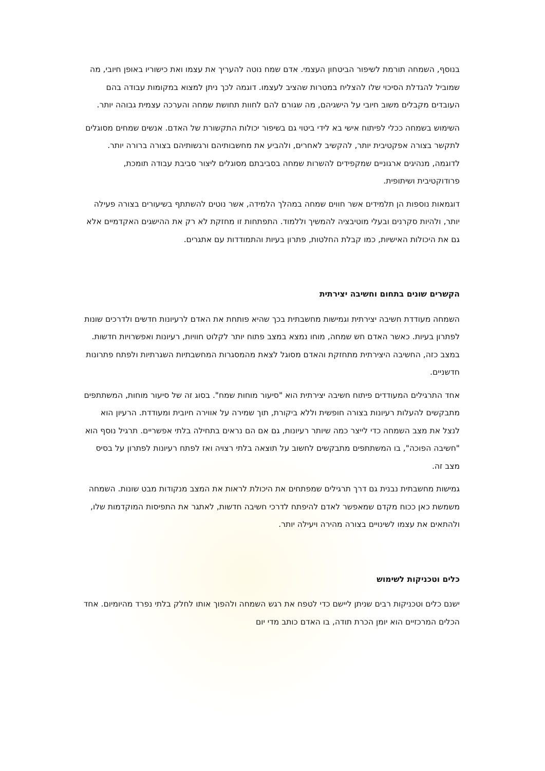בנוסף, השמחה תורמת לשיפור הביטחון העצמי. אדם שמח נוטה להעריך את עצמו ואת כישוריו באופן חיובי, מה שמוביל להגדלת הסיכוי שלו להצליח במטרות שהציב לעצמו. דוגמה לכך ניתן למצוא במקומות עבודה בהם העובדים מקבלים משוב חיובי על הישגיהם, מה שגורם להם לחוות תחושת שמחה והערכה עצמית גבוהה יותר.
השימוש בשמחה ככלי לפיתוח אישי בא לידי ביטוי גם בשיפור יכולות התקשורת של האדם. אנשים שמחים מסוגלים לתקשר בצורה אפקטיבית יותר, להקשיב לאחרים, ולהביע את מחשבותיהם ורגשותיהם בצורה ברורה יותר. לדוגמה, מנהיגים ארגוניים שמקפידים להשרות שמחה בסביבתם מסוגלים ליצור סביבת עבודה תומכת, פרודוקטיבית ושיתופית.
דוגמאות נוספות הן תלמידים אשר חווים שמחה במהלך הלמידה, אשר נוטים להשתתף בשיעורים בצורה פעילה יותר, ולהיות סקרנים ובעלי מוטיבציה להמשיך וללמוד. התפתחות זו מחזקת לא רק את ההישגים האקדמיים אלא גם את היכולות האישיות, כמו קבלת החלטות, פתרון בעיות והתמודדות עם אתגרים.
הקשרים שונים בתחום וחשיבה יצירתית
השמחה מעודדת חשיבה יצירתית וגמישות מחשבתית בכך שהיא פותחת את האדם לרעיונות חדשים ולדרכים שונות לפתרון בעיות. כאשר האדם חש שמחה, מוחו נמצא במצב פתוח יותר לקלוט חוויות, רעיונות ואפשרויות חדשות. במצב כזה, החשיבה היצירתית מתחזקת והאדם מסוגל לצאת מהמסגרות המחשבתיות השגרתיות ולפתח פתרונות חדשניים.
אחד התרגילים המעודדים פיתוח חשיבה יצירתית הוא "סיעור מוחות שמח". בסוג זה של סיעור מוחות, המשתתפים מתבקשים להעלות רעיונות בצורה חופשית וללא ביקורת, תוך שמירה על אווירה חיובית ומעודדת. הרעיון הוא לנצל את מצב השמחה כדי לייצר כמה שיותר רעיונות, גם אם הם נראים בתחילה בלתי אפשריים. תרגיל נוסף הוא "חשיבה הפוכה", בו המשתתפים מתבקשים לחשוב על תוצאה בלתי רצויה ואז לפתח רעיונות לפתרון על בסיס מצב זה.
גמישות מחשבתית נבנית גם דרך תרגילים שמפתחים את היכולת לראות את המצב מנקודות מבט שונות. השמחה משמשת כאן ככוח מקדם שמאפשר לאדם להיפתח לדרכי חשיבה חדשות, לאתגר את התפיסות המוקדמות שלו, ולהתאים את עצמו לשינויים בצורה מהירה ויעילה יותר.
כלים וטכניקות לשימוש
ישנם כלים וטכניקות רבים שניתן ליישם כדי לטפח את רגש השמחה ולהפוך אותו לחלק בלתי נפרד מהיומיום. אחד הכלים המרכזיים הוא יומן הכרת תודה, בו האדם כותב מדי יום